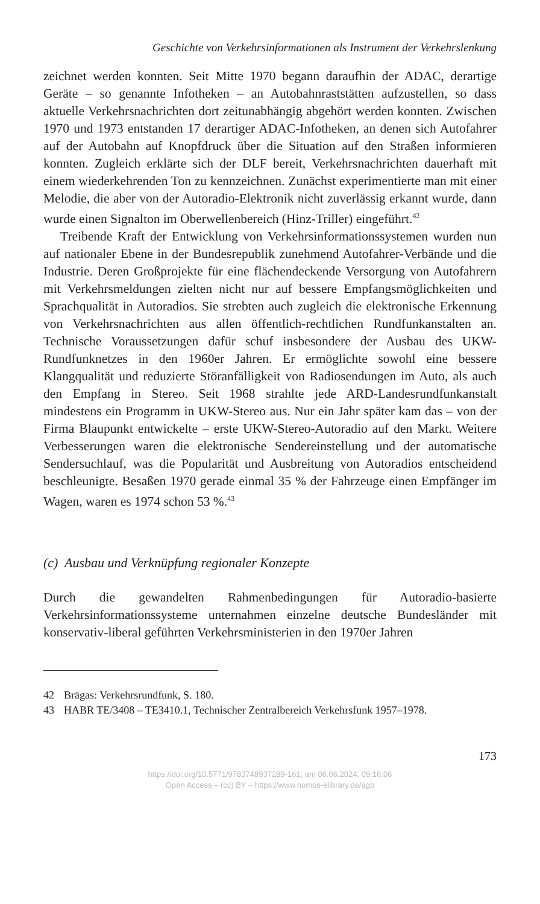Geschichte von Verkehrsinformationen als Instrument der Verkehrslenkung
zeichnet werden konnten. Seit Mitte 1970 begann daraufhin der ADAC, derartige Geräte – so genannte Infotheken – an Autobahnraststätten aufzustellen, so dass aktuelle Verkehrsnachrichten dort zeitunabhängig abgehört werden konnten. Zwischen 1970 und 1973 entstanden 17 derartiger ADAC-Infotheken, an denen sich Autofahrer auf der Autobahn auf Knopfdruck über die Situation auf den Straßen informieren konnten. Zugleich erklärte sich der DLF bereit, Verkehrsnachrichten dauerhaft mit einem wiederkehrenden Ton zu kennzeichnen. Zunächst experimentierte man mit einer Melodie, die aber von der Autoradio-Elektronik nicht zuverlässig erkannt wurde, dann wurde einen Signalton im Oberwellenbereich (Hinz-Triller) eingeführt.<sup>42</sup>
Treibende Kraft der Entwicklung von Verkehrsinformationssystemen wurden nun auf nationaler Ebene in der Bundesrepublik zunehmend Autofahrer-Verbände und die Industrie. Deren Großprojekte für eine flächendeckende Versorgung von Autofahrern mit Verkehrsmeldungen zielten nicht nur auf bessere Empfangsmöglichkeiten und Sprachqualität in Autoradios. Sie strebten auch zugleich die elektronische Erkennung von Verkehrsnachrichten aus allen öffentlich-rechtlichen Rundfunkanstalten an. Technische Voraussetzungen dafür schuf insbesondere der Ausbau des UKW-Rundfunknetzes in den 1960er Jahren. Er ermöglichte sowohl eine bessere Klangqualität und reduzierte Störanfälligkeit von Radiosendungen im Auto, als auch den Empfang in Stereo. Seit 1968 strahlte jede ARD-Landesrundfunkanstalt mindestens ein Programm in UKW-Stereo aus. Nur ein Jahr später kam das – von der Firma Blaupunkt entwickelte – erste UKW-Stereo-Autoradio auf den Markt. Weitere Verbesserungen waren die elektronische Sendereinstellung und der automatische Sendersuchlauf, was die Popularität und Ausbreitung von Autoradios entscheidend beschleunigte. Besaßen 1970 gerade einmal 35 % der Fahrzeuge einen Empfänger im Wagen, waren es 1974 schon 53 %.<sup>43</sup>
(c) Ausbau und Verknüpfung regionaler Konzepte
Durch die gewandelten Rahmenbedingungen für Autoradio-basierte Verkehrsinformationssysteme unternahmen einzelne deutsche Bundesländer mit konservativ-liberal geführten Verkehrsministerien in den 1970er Jahren
42 Brägas: Verkehrsrundfunk, S. 180.
43 HABR TE/3408 – TE3410.1, Technischer Zentralbereich Verkehrsfunk 1957–1978.
173
https://doi.org/10.5771/9783748937289-161, am 06.06.2024, 09:16:06
Open Access – (cc) BY – https://www.nomos-elibrary.de/agb